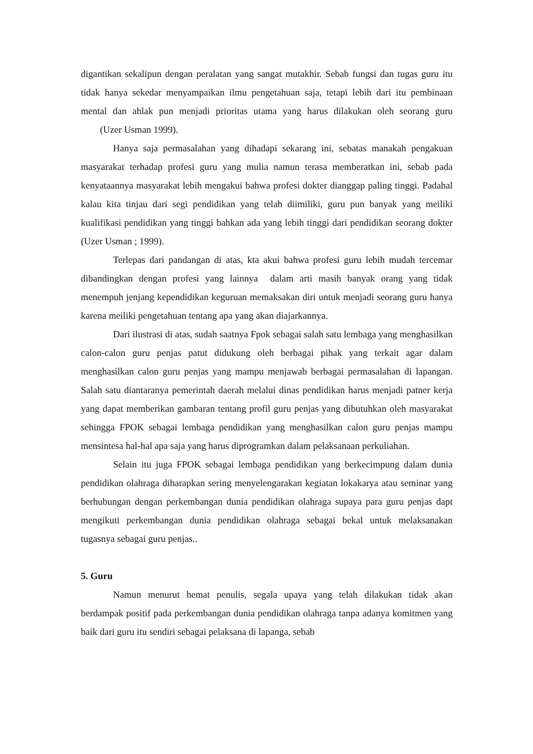digantikan sekalipun dengan peralatan yang sangat mutakhir. Sebab fungsi dan tugas guru itu tidak hanya sekedar menyampaikan ilmu pengetahuan saja, tetapi lebih dari itu pembinaan mental dan ahlak pun menjadi prioritas utama yang harus dilakukan oleh seorang guru (Uzer Usman 1999).
Hanya saja permasalahan yang dihadapi sekarang ini, sebatas manakah pengakuan masyarakat terhadap profesi guru yang mulia namun terasa memberatkan ini, sebab pada kenyataannya masyarakat lebih mengakui bahwa profesi dokter dianggap paling tinggi. Padahal kalau kita tinjau dari segi pendidikan yang telah diimiliki, guru pun banyak yang meiliki kualifikasi pendidikan yang tinggi bahkan ada yang lebih tinggi dari pendidikan seorang dokter (Uzer Usman ; 1999).
Terlepas dari pandangan di atas, kta akui bahwa profesi guru lebih mudah tercemar dibandingkan dengan profesi yang lainnya dalam arti masih banyak orang yang tidak menempuh jenjang kependidikan keguruan memaksakan diri untuk menjadi seorang guru hanya karena meiliki pengetahuan tentang apa yang akan diajarkannya.
Dari ilustrasi di atas, sudah saatnya Fpok sebagai salah satu lembaga yang menghasilkan calon-calon guru penjas patut didukung oleh berbagai pihak yang terkait agar dalam menghasilkan calon guru penjas yang mampu menjawab berbagai permasalahan di lapangan. Salah satu diantaranya pemerintah daerah melalui dinas pendidikan harus menjadi patner kerja yang dapat memberikan gambaran tentang profil guru penjas yang dibutuhkan oleh masyarakat sehingga FPOK sebagai lembaga pendidikan yang menghasilkan calon guru penjas mampu mensintesa hal-hal apa saja yang harus diprogramkan dalam pelaksanaan perkuliahan.
Selain itu juga FPOK sebagai lembaga pendidikan yang berkecimpung dalam dunia pendidikan olahraga diharapkan sering menyelengarakan kegiatan lokakarya atau seminar yang berhubungan dengan perkembangan dunia pendidikan olahraga supaya para guru penjas dapt mengikuti perkembangan dunia pendidikan olahraga sebagai bekal untuk melaksanakan tugasnya sebagai guru penjas..
5. Guru
Namun menurut hemat penulis, segala upaya yang telah dilakukan tidak akan berdampak positif pada perkembangan dunia pendidikan olahraga tanpa adanya komitmen yang baik dari guru itu sendiri sebagai pelaksana di lapanga, sebab